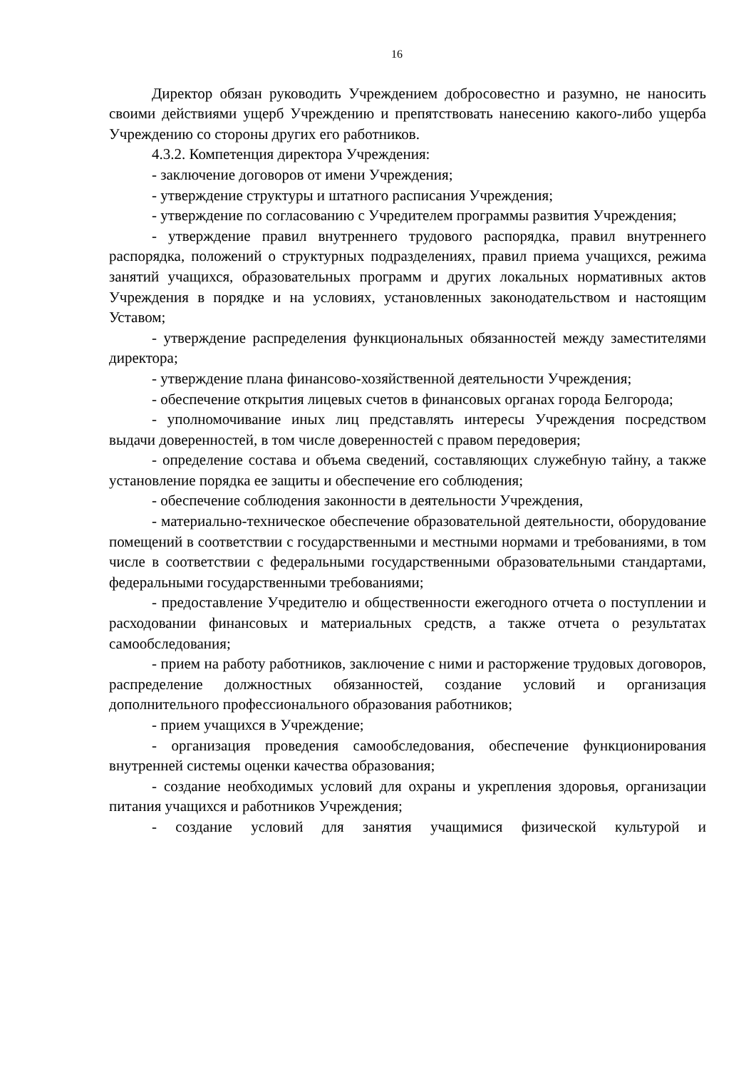16
Директор обязан руководить Учреждением добросовестно и разумно, не наносить своими действиями ущерб Учреждению и препятствовать нанесению какого-либо ущерба Учреждению со стороны других его работников.
4.3.2. Компетенция директора Учреждения:
- заключение договоров от имени Учреждения;
- утверждение структуры и штатного расписания Учреждения;
- утверждение по согласованию с Учредителем программы развития Учреждения;
- утверждение правил внутреннего трудового распорядка, правил внутреннего распорядка, положений о структурных подразделениях, правил приема учащихся, режима занятий учащихся, образовательных программ и других локальных нормативных актов Учреждения в порядке и на условиях, установленных законодательством и настоящим Уставом;
- утверждение распределения функциональных обязанностей между заместителями директора;
- утверждение плана финансово-хозяйственной деятельности Учреждения;
- обеспечение открытия лицевых счетов в финансовых органах города Белгорода;
- уполномочивание иных лиц представлять интересы Учреждения посредством выдачи доверенностей, в том числе доверенностей с правом передоверия;
- определение состава и объема сведений, составляющих служебную тайну, а также установление порядка ее защиты и обеспечение его соблюдения;
- обеспечение соблюдения законности в деятельности Учреждения,
- материально-техническое обеспечение образовательной деятельности, оборудование помещений в соответствии с государственными и местными нормами и требованиями, в том числе в соответствии с федеральными государственными образовательными стандартами, федеральными государственными требованиями;
- предоставление Учредителю и общественности ежегодного отчета о поступлении и расходовании финансовых и материальных средств, а также отчета о результатах самообследования;
- прием на работу работников, заключение с ними и расторжение трудовых договоров, распределение должностных обязанностей, создание условий и организация дополнительного профессионального образования работников;
- прием учащихся в Учреждение;
- организация проведения самообследования, обеспечение функционирования внутренней системы оценки качества образования;
- создание необходимых условий для охраны и укрепления здоровья, организации питания учащихся и работников Учреждения;
- создание условий для занятия учащимися физической культурой и